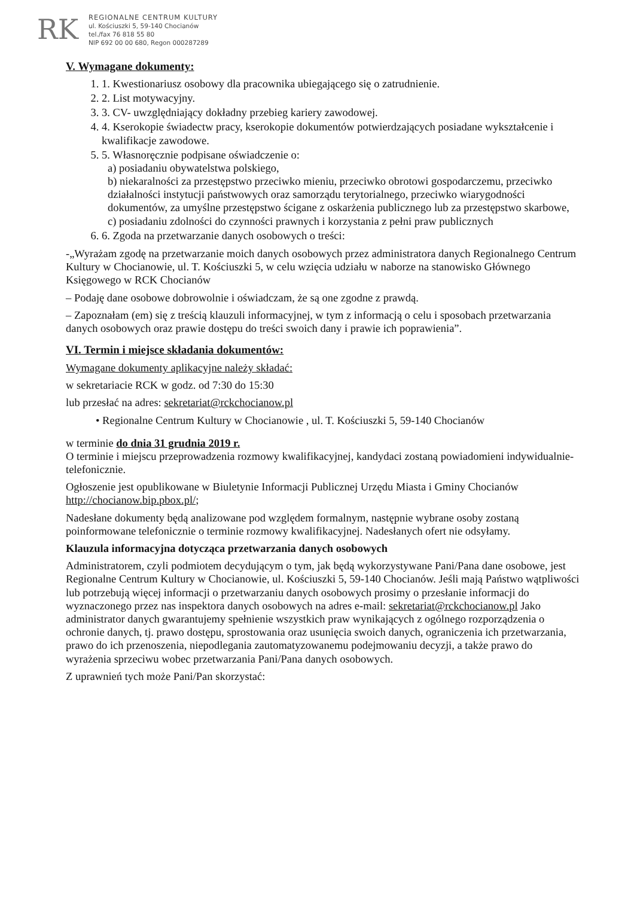RK
REGIONALNE CENTRUM KULTURY
ul. Kościuszki 5, 59-140 Chocianów
tel./fax 76 818 55 80
NIP 692 00 00 680, Regon 000287289
V. Wymagane dokumenty:
1. 1. Kwestionariusz osobowy dla pracownika ubiegającego się o zatrudnienie.
2. 2. List motywacyjny.
3. 3. CV- uwzględniający dokładny przebieg kariery zawodowej.
4. 4. Kserokopie świadectw pracy, kserokopie dokumentów potwierdzających posiadane wykształcenie i kwalifikacje zawodowe.
5. 5. Własnoręcznie podpisane oświadczenie o:
a) posiadaniu obywatelstwa polskiego,
b) niekaralności za przestępstwo przeciwko mieniu, przeciwko obrotowi gospodarczemu, przeciwko działalności instytucji państwowych oraz samorządu terytorialnego, przeciwko wiarygodności dokumentów, za umyślne przestępstwo ścigane z oskarżenia publicznego lub za przestępstwo skarbowe,
c) posiadaniu zdolności do czynności prawnych i korzystania z pełni praw publicznych
6. 6. Zgoda na przetwarzanie danych osobowych o treści:
-„Wyrażam zgodę na przetwarzanie moich danych osobowych przez administratora danych Regionalnego Centrum Kultury w Chocianowie, ul. T. Kościuszki 5, w celu wzięcia udziału w naborze na stanowisko Głównego Księgowego w RCK Chocianów
– Podaję dane osobowe dobrowolnie i oświadczam, że są one zgodne z prawdą.
– Zapoznałam (em) się z treścią klauzuli informacyjnej, w tym z informacją o celu i sposobach przetwarzania danych osobowych oraz prawie dostępu do treści swoich dany i prawie ich poprawienia”.
VI. Termin i miejsce składania dokumentów:
Wymagane dokumenty aplikacyjne należy składać:
w sekretariacie RCK w godz. od 7:30 do 15:30
lub przesłać na adres: sekretariat@rckchocianow.pl
• Regionalne Centrum Kultury w Chocianowie , ul. T. Kościuszki 5, 59-140 Chocianów
w terminie do dnia 31 grudnia 2019 r.
O terminie i miejscu przeprowadzenia rozmowy kwalifikacyjnej, kandydaci zostaną powiadomieni indywidualnie- telefonicznie.
Ogłoszenie jest opublikowane w Biuletynie Informacji Publicznej Urzędu Miasta i Gminy Chocianów http://chocianow.bip.pbox.pl/;
Nadesłane dokumenty będą analizowane pod względem formalnym, następnie wybrane osoby zostaną poinformowane telefonicznie o terminie rozmowy kwalifikacyjnej. Nadesłanych ofert nie odsyłamy.
Klauzula informacyjna dotycząca przetwarzania danych osobowych
Administratorem, czyli podmiotem decydującym o tym, jak będą wykorzystywane Pani/Pana dane osobowe, jest Regionalne Centrum Kultury w Chocianowie, ul. Kościuszki 5, 59-140 Chocianów. Jeśli mają Państwo wątpliwości lub potrzebują więcej informacji o przetwarzaniu danych osobowych prosimy o przesłanie informacji do wyznaczonego przez nas inspektora danych osobowych na adres e-mail: sekretariat@rckchocianow.pl Jako administrator danych gwarantujemy spełnienie wszystkich praw wynikających z ogólnego rozporządzenia o ochronie danych, tj. prawo dostępu, sprostowania oraz usunięcia swoich danych, ograniczenia ich przetwarzania, prawo do ich przenoszenia, niepodlegania zautomatyzowanemu podejmowaniu decyzji, a także prawo do wyrażenia sprzeciwu wobec przetwarzania Pani/Pana danych osobowych.
Z uprawnień tych może Pani/Pan skorzystać: